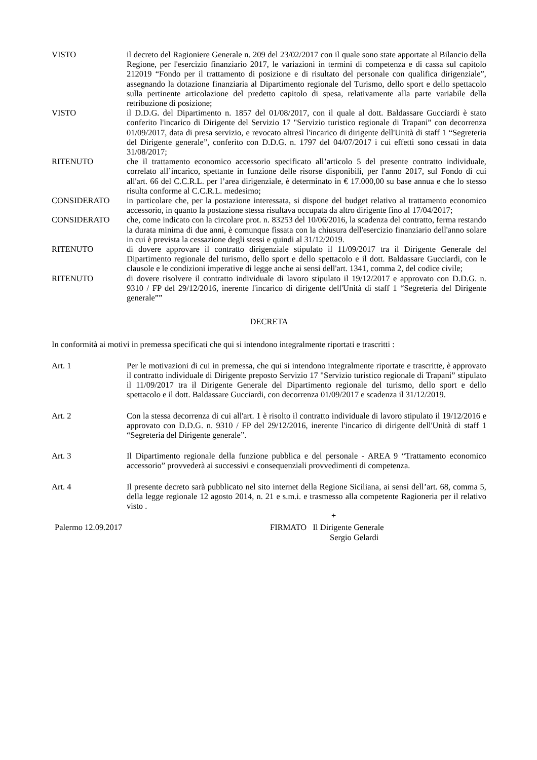VISTO il decreto del Ragioniere Generale n. 209 del 23/02/2017 con il quale sono state apportate al Bilancio della Regione, per l'esercizio finanziario 2017, le variazioni in termini di competenza e di cassa sul capitolo 212019 “Fondo per il trattamento di posizione e di risultato del personale con qualifica dirigenziale”, assegnando la dotazione finanziaria al Dipartimento regionale del Turismo, dello sport e dello spettacolo sulla pertinente articolazione del predetto capitolo di spesa, relativamente alla parte variabile della retribuzione di posizione;
VISTO il D.D.G. del Dipartimento n. 1857 del 01/08/2017, con il quale al dott. Baldassare Gucciardi è stato conferito l'incarico di Dirigente del Servizio 17 "Servizio turistico regionale di Trapani” con decorrenza 01/09/2017, data di presa servizio, e revocato altresì l'incarico di dirigente dell'Unità di staff 1 “Segreteria del Dirigente generale”, conferito con D.D.G. n. 1797 del 04/07/2017 i cui effetti sono cessati in data 31/08/2017;
RITENUTO che il trattamento economico accessorio specificato all’articolo 5 del presente contratto individuale, correlato all’incarico, spettante in funzione delle risorse disponibili, per l'anno 2017, sul Fondo di cui all'art. 66 del C.C.R.L. per l’area dirigenziale, è determinato in € 17.000,00 su base annua e che lo stesso risulta conforme al C.C.R.L. medesimo;
CONSIDERATO in particolare che, per la postazione interessata, si dispone del budget relativo al trattamento economico accessorio, in quanto la postazione stessa risultava occupata da altro dirigente fino al 17/04/2017;
CONSIDERATO che, come indicato con la circolare prot. n. 83253 del 10/06/2016, la scadenza del contratto, ferma restando la durata minima di due anni, è comunque fissata con la chiusura dell'esercizio finanziario dell'anno solare in cui è prevista la cessazione degli stessi e quindi al 31/12/2019.
RITENUTO di dovere approvare il contratto dirigenziale stipulato il 11/09/2017 tra il Dirigente Generale del Dipartimento regionale del turismo, dello sport e dello spettacolo e il dott. Baldassare Gucciardi, con le clausole e le condizioni imperative di legge anche ai sensi dell'art. 1341, comma 2, del codice civile;
RITENUTO di dovere risolvere il contratto individuale di lavoro stipulato il 19/12/2017 e approvato con D.D.G. n. 9310 / FP del 29/12/2016, inerente l'incarico di dirigente dell'Unità di staff 1 “Segreteria del Dirigente generale””
DECRETA
In conformità ai motivi in premessa specificati che qui si intendono integralmente riportati e trascritti :
Art. 1 Per le motivazioni di cui in premessa, che qui si intendono integralmente riportate e trascritte, è approvato il contratto individuale di Dirigente preposto Servizio 17 "Servizio turistico regionale di Trapani” stipulato il 11/09/2017 tra il Dirigente Generale del Dipartimento regionale del turismo, dello sport e dello spettacolo e il dott. Baldassare Gucciardi, con decorrenza 01/09/2017 e scadenza il 31/12/2019.
Art. 2 Con la stessa decorrenza di cui all'art. 1 è risolto il contratto individuale di lavoro stipulato il 19/12/2016 e approvato con D.D.G. n. 9310 / FP del 29/12/2016, inerente l'incarico di dirigente dell'Unità di staff 1 “Segreteria del Dirigente generale”.
Art. 3 Il Dipartimento regionale della funzione pubblica e del personale - AREA 9 “Trattamento economico accessorio” provvederà ai successivi e consequenziali provvedimenti di competenza.
Art. 4 Il presente decreto sarà pubblicato nel sito internet della Regione Siciliana, ai sensi dell’art. 68, comma 5, della legge regionale 12 agosto 2014, n. 21 e s.m.i. e trasmesso alla competente Ragioneria per il relativo visto .
+
Palermo 12.09.2017 FIRMATO Il Dirigente Generale
Sergio Gelardi